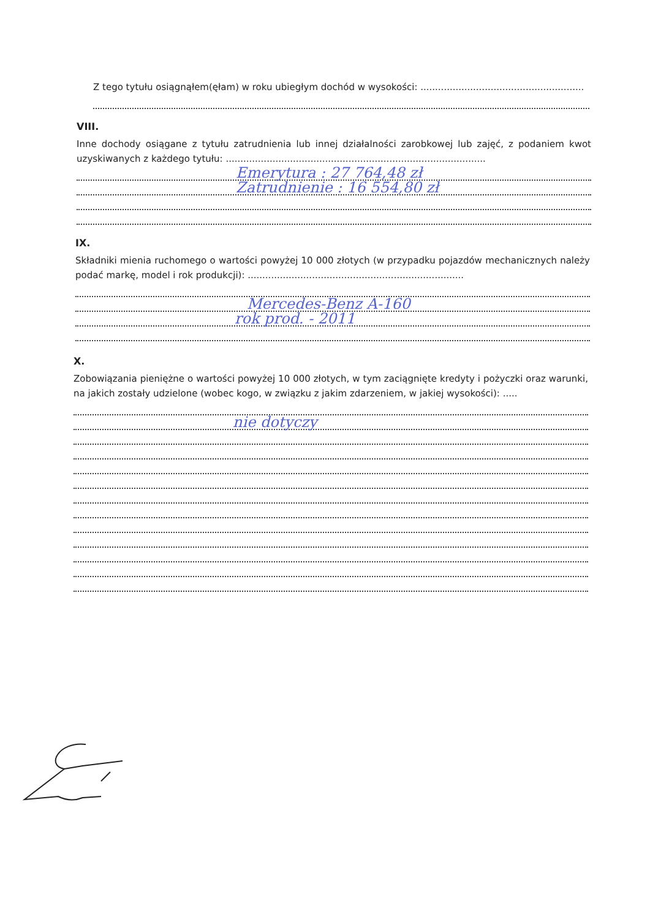Z tego tytułu osiągnąłem(ęłam) w roku ubiegłym dochód w wysokości: ........................................................
VIII.
Inne dochody osiągane z tytułu zatrudnienia lub innej działalności zarobkowej lub zajęć, z podaniem kwot uzyskiwanych z każdego tytułu: .........................................................................................
Emerytura : 27 764,48 zł
Zatrudnienie : 16 554,80 zł
IX.
Składniki mienia ruchomego o wartości powyżej 10 000 złotych (w przypadku pojazdów mechanicznych należy podać markę, model i rok produkcji): ..........................................................................
Mercedes-Benz A-160
rok prod. - 2011
X.
Zobowiązania pieniężne o wartości powyżej 10 000 złotych, w tym zaciągnięte kredyty i pożyczki oraz warunki, na jakich zostały udzielone (wobec kogo, w związku z jakim zdarzeniem, w jakiej wysokości): .....
nie dotyczy